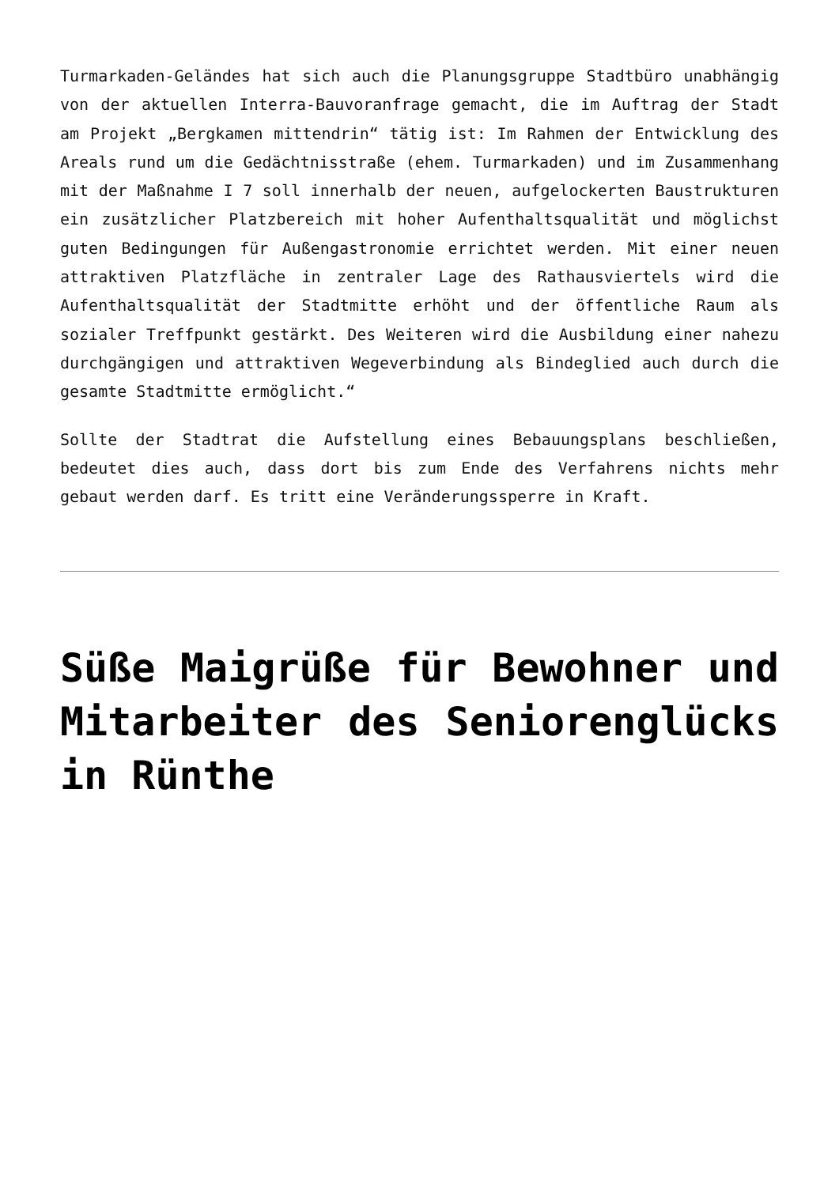Turmarkaden-Geländes hat sich auch die Planungsgruppe Stadtbüro unabhängig von der aktuellen Interra-Bauvoranfrage gemacht, die im Auftrag der Stadt am Projekt „Bergkamen mittendrin“ tätig ist: Im Rahmen der Entwicklung des Areals rund um die Gedächtnisstraße (ehem. Turmarkaden) und im Zusammenhang mit der Maßnahme I 7 soll innerhalb der neuen, aufgelockerten Baustrukturen ein zusätzlicher Platzbereich mit hoher Aufenthaltsqualität und möglichst guten Bedingungen für Außengastronomie errichtet werden. Mit einer neuen attraktiven Platzfläche in zentraler Lage des Rathausviertels wird die Aufenthaltsqualität der Stadtmitte erhöht und der öffentliche Raum als sozialer Treffpunkt gestärkt. Des Weiteren wird die Ausbildung einer nahezu durchgängigen und attraktiven Wegeverbindung als Bindeglied auch durch die gesamte Stadtmitte ermöglicht.“
Sollte der Stadtrat die Aufstellung eines Bebauungsplans beschließen, bedeutet dies auch, dass dort bis zum Ende des Verfahrens nichts mehr gebaut werden darf. Es tritt eine Veränderungssperre in Kraft.
Süße Maigrüße für Bewohner und Mitarbeiter des Seniorenglücks in Rünthe